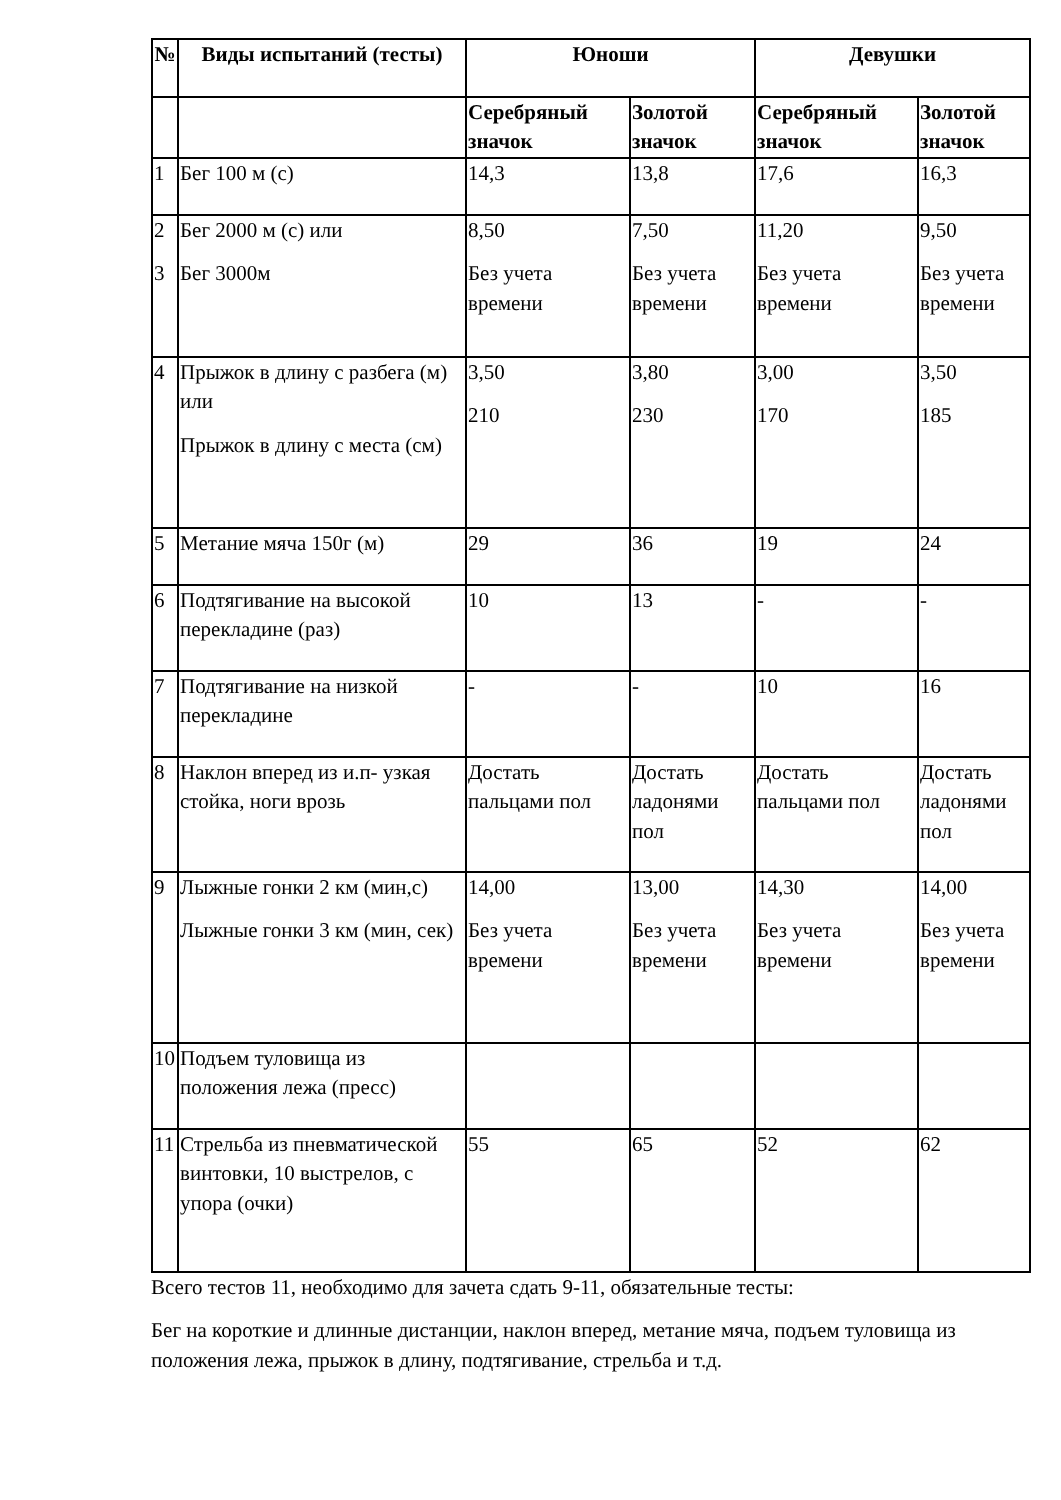| № | Виды испытаний (тесты) | Юноши | | Девушки | |
| --- | --- | --- | --- | --- | --- |
| | | Серебряный значок | Золотой значок | Серебряный значок | Золотой значок |
| 1 | Бег 100 м (с) | 14,3 | 13,8 | 17,6 | 16,3 |
| 2 3 | Бег 2000 м (с) или Бег 3000м | 8,50 Без учета времени | 7,50 Без учета времени | 11,20 Без учета времени | 9,50 Без учета времени |
| 4 | Прыжок в длину с разбега (м) или Прыжок в длину с места (см) | 3,50 210 | 3,80 230 | 3,00 170 | 3,50 185 |
| 5 | Метание мяча 150г (м) | 29 | 36 | 19 | 24 |
| 6 | Подтягивание на высокой перекладине (раз) | 10 | 13 | - | - |
| 7 | Подтягивание на низкой перекладине | - | - | 10 | 16 |
| 8 | Наклон вперед из и.п- узкая стойка, ноги врозь | Достать пальцами пол | Достать ладонями пол | Достать пальцами пол | Достать ладонями пол |
| 9 | Лыжные гонки 2 км (мин,с) Лыжные гонки 3 км (мин, сек) | 14,00 Без учета времени | 13,00 Без учета времени | 14,30 Без учета времени | 14,00 Без учета времени |
| 10 | Подъем туловища из положения лежа (пресс) | | | | |
| 11 | Стрельба из пневматической винтовки, 10 выстрелов, с упора (очки) | 55 | 65 | 52 | 62 |
Всего тестов 11, необходимо для зачета сдать 9-11, обязательные тесты:
Бег на короткие и длинные дистанции, наклон вперед, метание мяча, подъем туловища из положения лежа, прыжок в длину, подтягивание, стрельба и т.д.